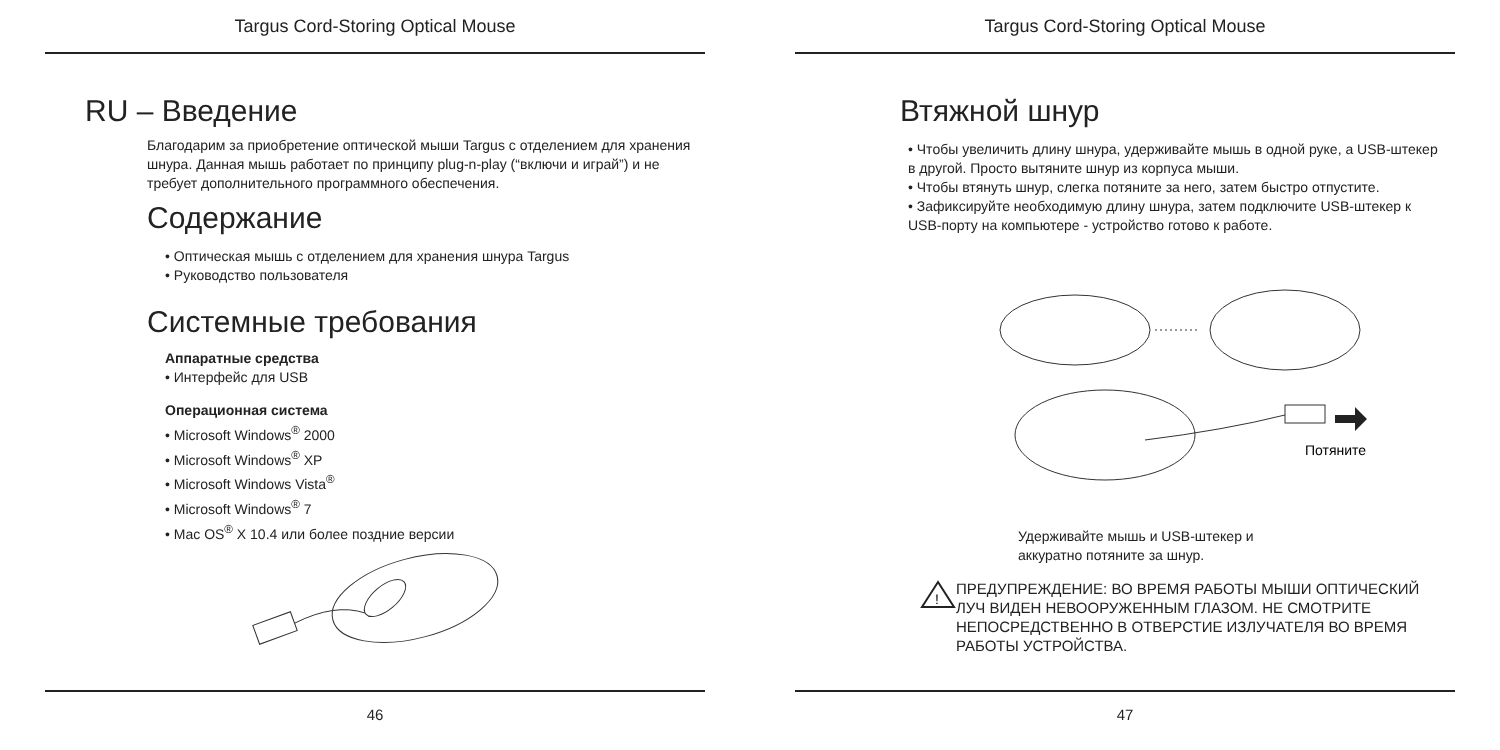Targus Cord-Storing Optical Mouse
RU – Введение
Благодарим за приобретение оптической мыши Targus с отделением для хранения шнура. Данная мышь работает по принципу plug-n-play (“включи и играй”) и не требует дополнительного программного обеспечения.
Содержание
• Оптическая мышь с отделением для хранения шнура Targus
• Руководство пользователя
Системные требования
Аппаратные средства
• Интерфейс для USB
Операционная система
• Microsoft Windows<sup>®</sup> 2000
• Microsoft Windows<sup>®</sup> XP
• Microsoft Windows Vista<sup>®</sup>
• Microsoft Windows<sup>®</sup> 7
• Mac OS<sup>®</sup> X 10.4 или более поздние версии
46
Targus Cord-Storing Optical Mouse
Втяжной шнур
• Чтобы увеличить длину шнура, удерживайте мышь в одной руке, а USB-штекер в другой. Просто вытяните шнур из корпуса мыши.
• Чтобы втянуть шнур, слегка потяните за него, затем быстро отпустите.
• Зафиксируйте необходимую длину шнура, затем подключите USB-штекер к USB-порту на компьютере - устройство готово к работе.
Потяните
Удерживайте мышь и USB-штекер и
аккуратно потяните за шнур.
!
ПРЕДУПРЕЖДЕНИЕ: ВО ВРЕМЯ РАБОТЫ МЫШИ ОПТИЧЕСКИЙ
ЛУЧ ВИДЕН НЕВООРУЖЕННЫМ ГЛАЗОМ. НЕ СМОТРИТЕ
НЕПОСРЕДСТВЕННО В ОТВЕРСТИЕ ИЗЛУЧАТЕЛЯ ВО ВРЕМЯ
РАБОТЫ УСТРОЙСТВА.
47